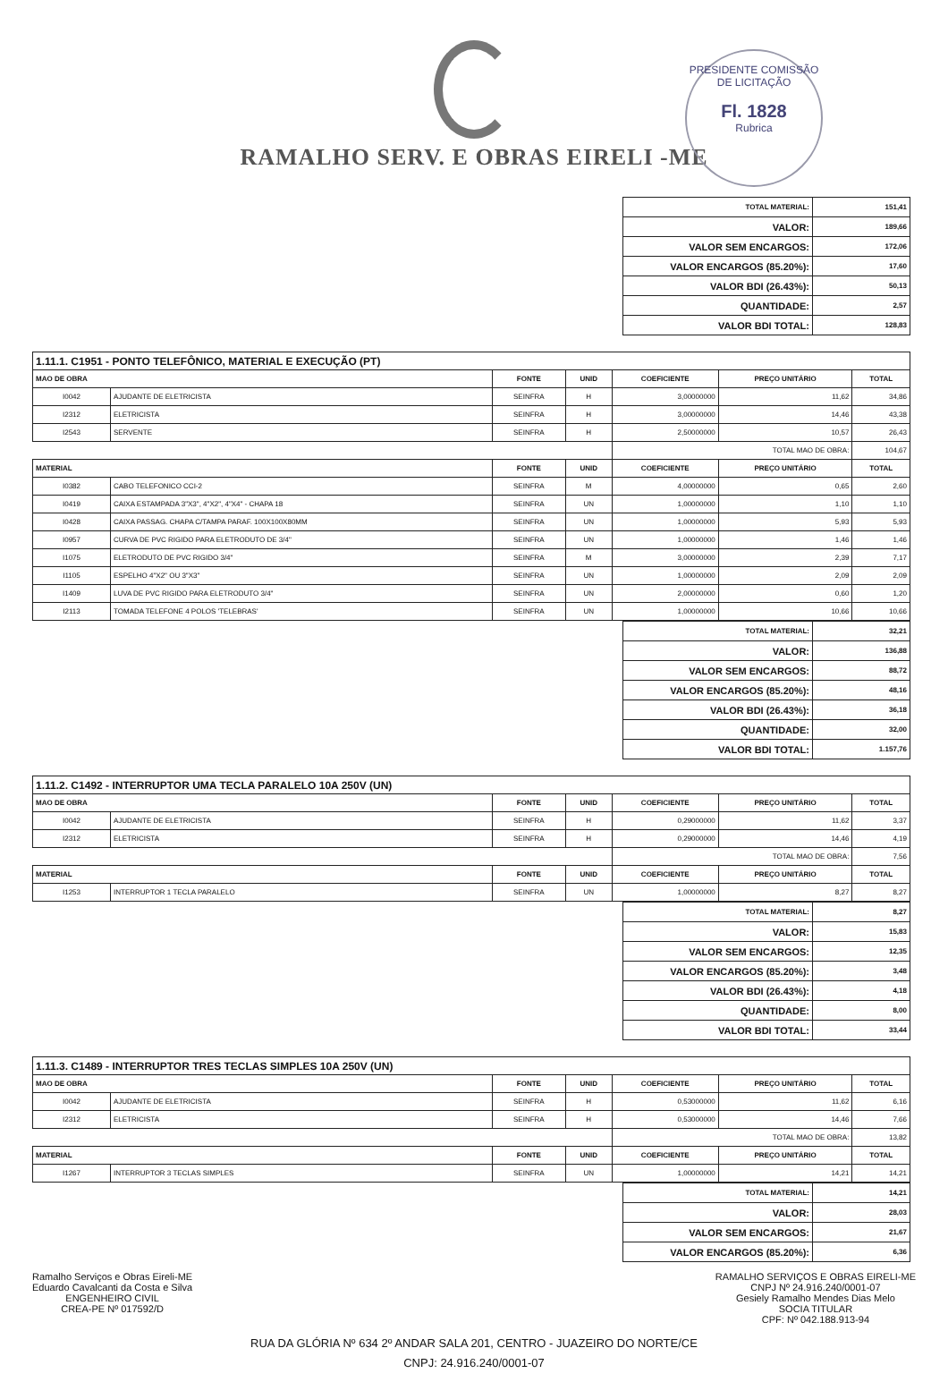RAMALHO SERV. E OBRAS EIRELI -ME
PRESIDENTE COMISSÃO DE LICITAÇÃO
Fl. 1828
Rubrica
| TOTAL MATERIAL: | 151,41 |
| VALOR: | 189,66 |
| VALOR SEM ENCARGOS: | 172,06 |
| VALOR ENCARGOS (85.20%): | 17,60 |
| VALOR BDI (26.43%): | 50,13 |
| QUANTIDADE: | 2,57 |
| VALOR BDI TOTAL: | 128,83 |
| 1.11.1. C1951 - PONTO TELEFÔNICO, MATERIAL E EXECUÇÃO (PT) | | | | | | |
| MAO DE OBRA | | FONTE | UNID | COEFICIENTE | PREÇO UNITÁRIO | TOTAL |
| I0042 | AJUDANTE DE ELETRICISTA | SEINFRA | H | 3,00000000 | 11,62 | 34,86 |
| I2312 | ELETRICISTA | SEINFRA | H | 3,00000000 | 14,46 | 43,38 |
| I2543 | SERVENTE | SEINFRA | H | 2,50000000 | 10,57 | 26,43 |
| | | | | TOTAL MAO DE OBRA: | | 104,67 |
| MATERIAL | | FONTE | UNID | COEFICIENTE | PREÇO UNITÁRIO | TOTAL |
| I0382 | CABO TELEFONICO CCI-2 | SEINFRA | M | 4,00000000 | 0,65 | 2,60 |
| I0419 | CAIXA ESTAMPADA 3"X3", 4"X2", 4"X4" - CHAPA 18 | SEINFRA | UN | 1,00000000 | 1,10 | 1,10 |
| I0428 | CAIXA PASSAG. CHAPA C/TAMPA PARAF. 100X100X80MM | SEINFRA | UN | 1,00000000 | 5,93 | 5,93 |
| I0957 | CURVA DE PVC RIGIDO PARA ELETRODUTO DE 3/4" | SEINFRA | UN | 1,00000000 | 1,46 | 1,46 |
| I1075 | ELETRODUTO DE PVC RIGIDO 3/4" | SEINFRA | M | 3,00000000 | 2,39 | 7,17 |
| I1105 | ESPELHO 4"X2" OU 3"X3" | SEINFRA | UN | 1,00000000 | 2,09 | 2,09 |
| I1409 | LUVA DE PVC RIGIDO PARA ELETRODUTO 3/4" | SEINFRA | UN | 2,00000000 | 0,60 | 1,20 |
| I2113 | TOMADA TELEFONE 4 POLOS 'TELEBRAS' | SEINFRA | UN | 1,00000000 | 10,66 | 10,66 |
| TOTAL MATERIAL: | 32,21 |
| VALOR: | 136,88 |
| VALOR SEM ENCARGOS: | 88,72 |
| VALOR ENCARGOS (85.20%): | 48,16 |
| VALOR BDI (26.43%): | 36,18 |
| QUANTIDADE: | 32,00 |
| VALOR BDI TOTAL: | 1.157,76 |
| 1.11.2. C1492 - INTERRUPTOR UMA TECLA PARALELO 10A 250V (UN) | | | | | | |
| MAO DE OBRA | | FONTE | UNID | COEFICIENTE | PREÇO UNITÁRIO | TOTAL |
| I0042 | AJUDANTE DE ELETRICISTA | SEINFRA | H | 0,29000000 | 11,62 | 3,37 |
| I2312 | ELETRICISTA | SEINFRA | H | 0,29000000 | 14,46 | 4,19 |
| | | | | TOTAL MAO DE OBRA: | | 7,56 |
| MATERIAL | | FONTE | UNID | COEFICIENTE | PREÇO UNITÁRIO | TOTAL |
| I1253 | INTERRUPTOR 1 TECLA PARALELO | SEINFRA | UN | 1,00000000 | 8,27 | 8,27 |
| TOTAL MATERIAL: | 8,27 |
| VALOR: | 15,83 |
| VALOR SEM ENCARGOS: | 12,35 |
| VALOR ENCARGOS (85.20%): | 3,48 |
| VALOR BDI (26.43%): | 4,18 |
| QUANTIDADE: | 8,00 |
| VALOR BDI TOTAL: | 33,44 |
| 1.11.3. C1489 - INTERRUPTOR TRES TECLAS SIMPLES 10A 250V (UN) | | | | | | |
| MAO DE OBRA | | FONTE | UNID | COEFICIENTE | PREÇO UNITÁRIO | TOTAL |
| I0042 | AJUDANTE DE ELETRICISTA | SEINFRA | H | 0,53000000 | 11,62 | 6,16 |
| I2312 | ELETRICISTA | SEINFRA | H | 0,53000000 | 14,46 | 7,66 |
| | | | | TOTAL MAO DE OBRA: | | 13,82 |
| MATERIAL | | FONTE | UNID | COEFICIENTE | PREÇO UNITÁRIO | TOTAL |
| I1267 | INTERRUPTOR 3 TECLAS SIMPLES | SEINFRA | UN | 1,00000000 | 14,21 | 14,21 |
| TOTAL MATERIAL: | 14,21 |
| VALOR: | 28,03 |
| VALOR SEM ENCARGOS: | 21,67 |
| VALOR ENCARGOS (85.20%): | 6,36 |
Ramalho Serviços e Obras Eireli-ME
Eduardo Cavalcanti da Costa e Silva
ENGENHEIRO CIVIL
CREA-PE Nº 017592/D
RAMALHO SERVIÇOS E OBRAS EIRELI-ME
CNPJ Nº 24.916.240/0001-07
Gesiely Ramalho Mendes Dias Melo
SOCIA TITULAR
CPF: Nº 042.188.913-94
RUA DA GLÓRIA Nº 634 2º ANDAR SALA 201, CENTRO - JUAZEIRO DO NORTE/CE
CNPJ: 24.916.240/0001-07